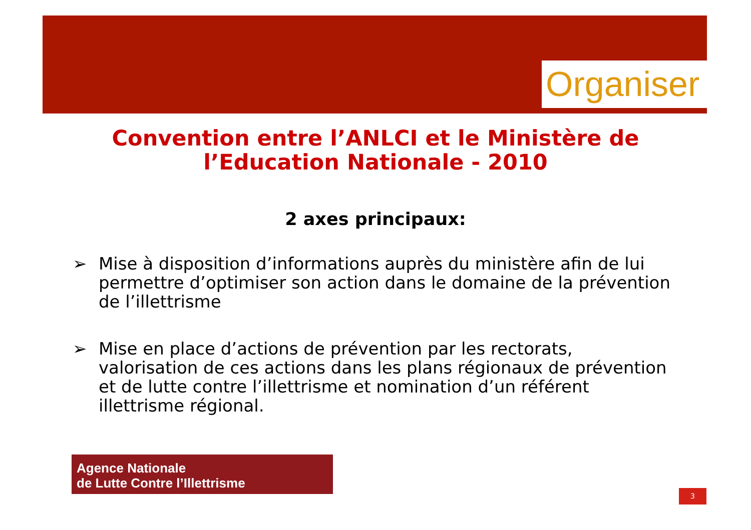Organiser
Convention entre l’ANLCI et le Ministère de l’Education Nationale - 2010
2 axes principaux:
➢ Mise à disposition d’informations auprès du ministère afin de lui permettre d’optimiser son action dans le domaine de la prévention de l’illettrisme
➢ Mise en place d’actions de prévention par les rectorats, valorisation de ces actions dans les plans régionaux de prévention et de lutte contre l’illettrisme et nomination d’un référent illettrisme régional.
Agence Nationale
de Lutte Contre l’Illettrisme
3